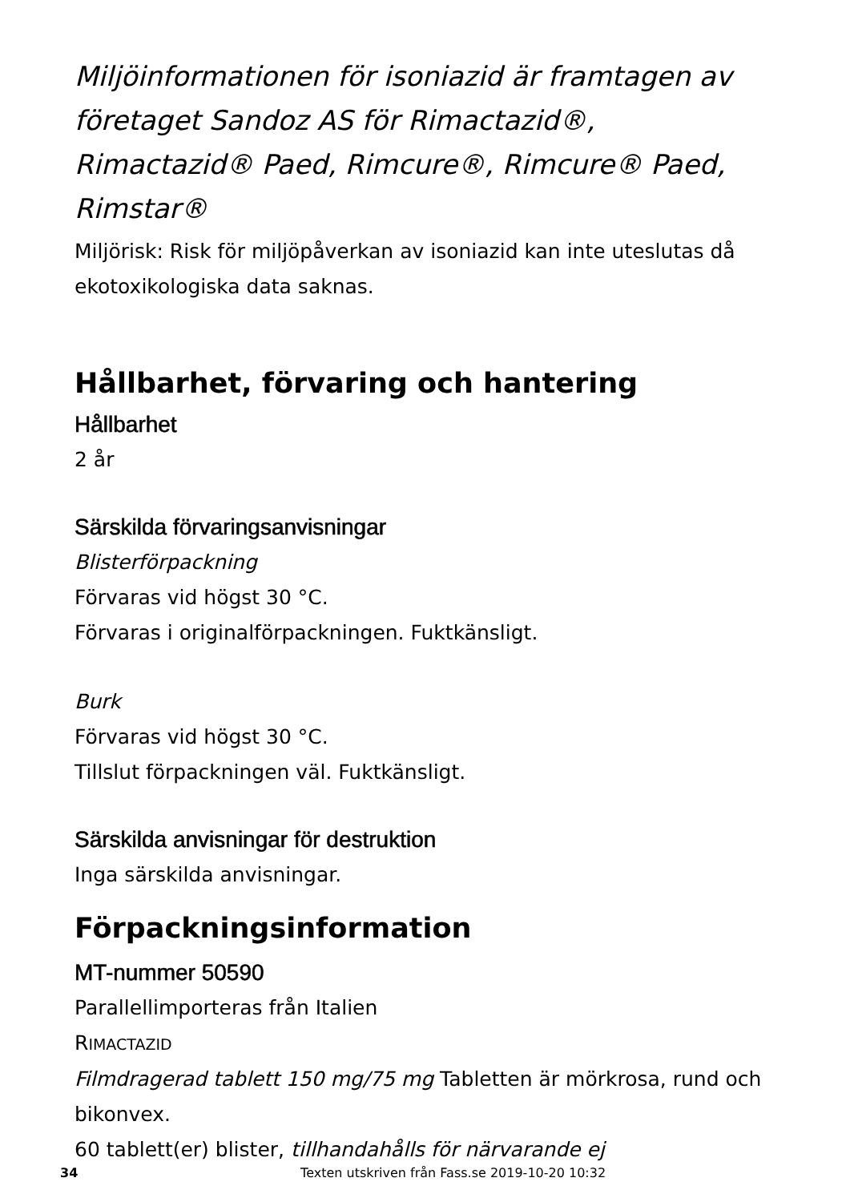Miljöinformationen för isoniazid är framtagen av företaget Sandoz AS för Rimactazid®, Rimactazid® Paed, Rimcure®, Rimcure® Paed, Rimstar®
Miljörisk: Risk för miljöpåverkan av isoniazid kan inte uteslutas då ekotoxikologiska data saknas.
Hållbarhet, förvaring och hantering
Hållbarhet
2 år
Särskilda förvaringsanvisningar
Blisterförpackning
Förvaras vid högst 30 °C.
Förvaras i originalförpackningen. Fuktkänsligt.
Burk
Förvaras vid högst 30 °C.
Tillslut förpackningen väl. Fuktkänsligt.
Särskilda anvisningar för destruktion
Inga särskilda anvisningar.
Förpackningsinformation
MT-nummer 50590
Parallellimporteras från Italien
RIMACTAZID
Filmdragerad tablett 150 mg/75 mg Tabletten är mörkrosa, rund och bikonvex.
60 tablett(er) blister, tillhandahålls för närvarande ej
34 Texten utskriven från Fass.se 2019-10-20 10:32